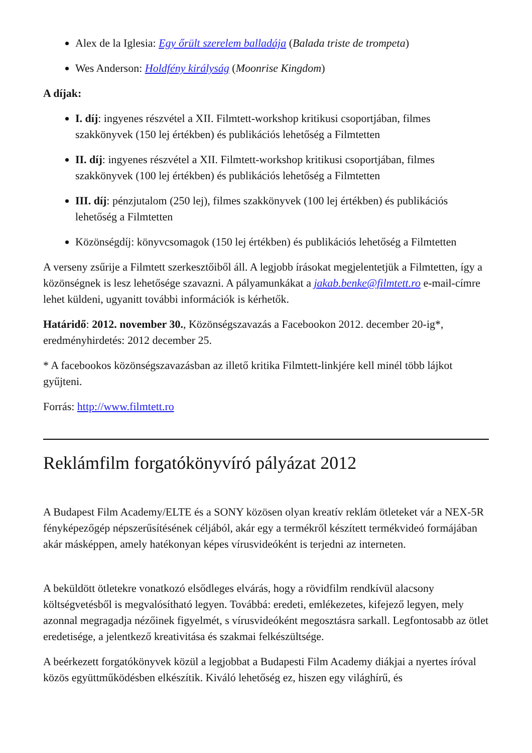Alex de la Iglesia: Egy őrült szerelem balladája (Balada triste de trompeta)
Wes Anderson: Holdfény királyság (Moonrise Kingdom)
A díjak:
I. díj: ingyenes részvétel a XII. Filmtett-workshop kritikusi csoportjában, filmes szakkönyvek (150 lej értékben) és publikációs lehetőség a Filmtetten
II. díj: ingyenes részvétel a XII. Filmtett-workshop kritikusi csoportjában, filmes szakkönyvek (100 lej értékben) és publikációs lehetőség a Filmtetten
III. díj: pénzjutalom (250 lej), filmes szakkönyvek (100 lej értékben) és publikációs lehetőség a Filmtetten
Közönségdíj: könyvcsomagok (150 lej értékben) és publikációs lehetőség a Filmtetten
A verseny zsűrije a Filmtett szerkesztőiből áll. A legjobb írásokat megjelentetjük a Filmtetten, így a közönségnek is lesz lehetősége szavazni. A pályamunkákat a jakab.benke@filmtett.ro e-mail-címre lehet küldeni, ugyanitt további információk is kérhetők.
Határidő: 2012. november 30., Közönségszavazás a Facebookon 2012. december 20-ig*, eredményhirdetés: 2012 december 25.
* A facebookos közönségszavazásban az illető kritika Filmtett-linkjére kell minél több lájkot gyűjteni.
Forrás: http://www.filmtett.ro
Reklámfilm forgatókönyvíró pályázat 2012
A Budapest Film Academy/ELTE és a SONY közösen olyan kreatív reklám ötleteket vár a NEX-5R fényképezőgép népszerűsítésének céljából, akár egy a termékről készített termékvideó formájában akár másképpen, amely hatékonyan képes vírusvideóként is terjedni az interneten.
A beküldött ötletekre vonatkozó elsődleges elvárás, hogy a rövidfilm rendkívül alacsony költségvetésből is megvalósítható legyen. Továbbá: eredeti, emlékezetes, kifejező legyen, mely azonnal megragadja nézőinek figyelmét, s vírusvideóként megosztásra sarkall. Legfontosabb az ötlet eredetisége, a jelentkező kreativitása és szakmai felkészültsége.
A beérkezett forgatókönyvek közül a legjobbat a Budapesti Film Academy diákjai a nyertes íróval közös együttműködésben elkészítik. Kiváló lehetőség ez, hiszen egy világhírű, és